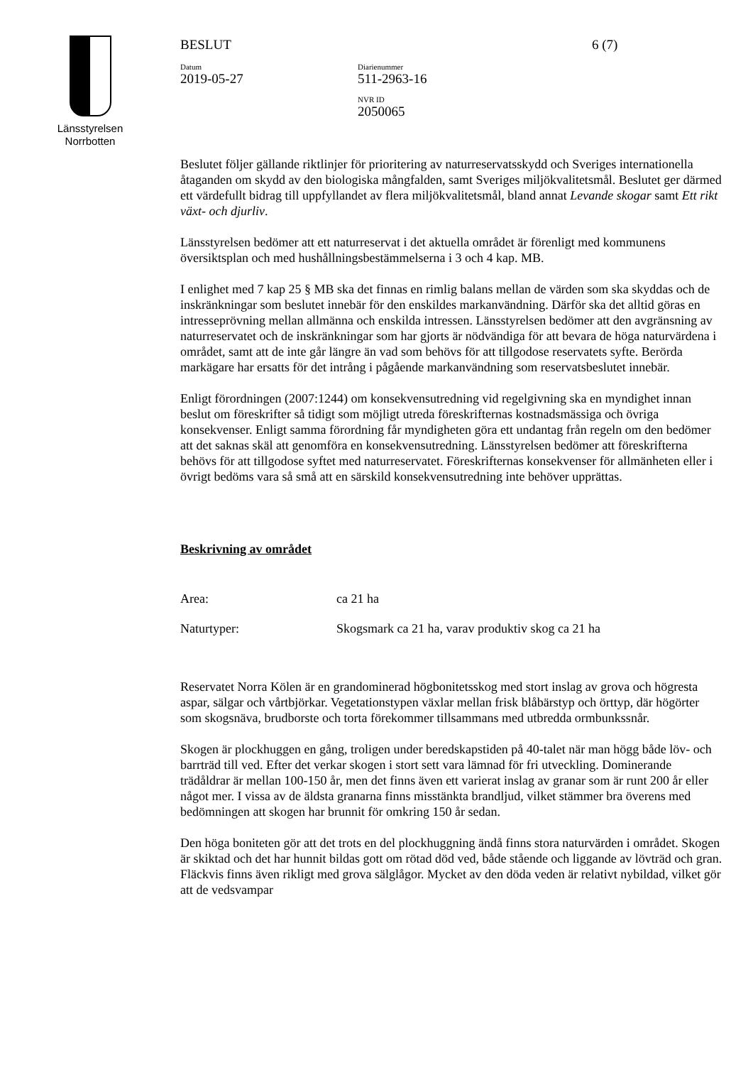Länsstyrelsen
Norrbotten
BESLUT 6 (7)
Datum
2019-05-27
Diarienummer
511-2963-16
NVR ID
2050065
Beslutet följer gällande riktlinjer för prioritering av naturreservatsskydd och Sveriges internationella åtaganden om skydd av den biologiska mångfalden, samt Sveriges miljökvalitetsmål. Beslutet ger därmed ett värdefullt bidrag till uppfyllandet av flera miljökvalitetsmål, bland annat Levande skogar samt Ett rikt växt- och djurliv.
Länsstyrelsen bedömer att ett naturreservat i det aktuella området är förenligt med kommunens översiktsplan och med hushållningsbestämmelserna i 3 och 4 kap. MB.
I enlighet med 7 kap 25 § MB ska det finnas en rimlig balans mellan de värden som ska skyddas och de inskränkningar som beslutet innebär för den enskildes markanvändning. Därför ska det alltid göras en intresseprövning mellan allmänna och enskilda intressen. Länsstyrelsen bedömer att den avgränsning av naturreservatet och de inskränkningar som har gjorts är nödvändiga för att bevara de höga naturvärdena i området, samt att de inte går längre än vad som behövs för att tillgodose reservatets syfte. Berörda markägare har ersatts för det intrång i pågående markanvändning som reservatsbeslutet innebär.
Enligt förordningen (2007:1244) om konsekvensutredning vid regelgivning ska en myndighet innan beslut om föreskrifter så tidigt som möjligt utreda föreskrifternas kostnadsmässiga och övriga konsekvenser. Enligt samma förordning får myndigheten göra ett undantag från regeln om den bedömer att det saknas skäl att genomföra en konsekvensutredning. Länsstyrelsen bedömer att föreskrifterna behövs för att tillgodose syftet med naturreservatet. Föreskrifternas konsekvenser för allmänheten eller i övrigt bedöms vara så små att en särskild konsekvensutredning inte behöver upprättas.
Beskrivning av området
Area: ca 21 ha
Naturtyper: Skogsmark ca 21 ha, varav produktiv skog ca 21 ha
Reservatet Norra Kölen är en grandominerad högbonitetsskog med stort inslag av grova och högresta aspar, sälgar och vårtbjörkar. Vegetationstypen växlar mellan frisk blåbärstyp och örttyp, där högörter som skogsnäva, brudborste och torta förekommer tillsammans med utbredda ormbunkssnår.
Skogen är plockhuggen en gång, troligen under beredskapstiden på 40-talet när man högg både löv- och barrträd till ved. Efter det verkar skogen i stort sett vara lämnad för fri utveckling. Dominerande trädåldrar är mellan 100-150 år, men det finns även ett varierat inslag av granar som är runt 200 år eller något mer. I vissa av de äldsta granarna finns misstänkta brandljud, vilket stämmer bra överens med bedömningen att skogen har brunnit för omkring 150 år sedan.
Den höga boniteten gör att det trots en del plockhuggning ändå finns stora naturvärden i området. Skogen är skiktad och det har hunnit bildas gott om rötad död ved, både stående och liggande av lövträd och gran. Fläckvis finns även rikligt med grova sälglågor. Mycket av den döda veden är relativt nybildad, vilket gör att de vedsvampar